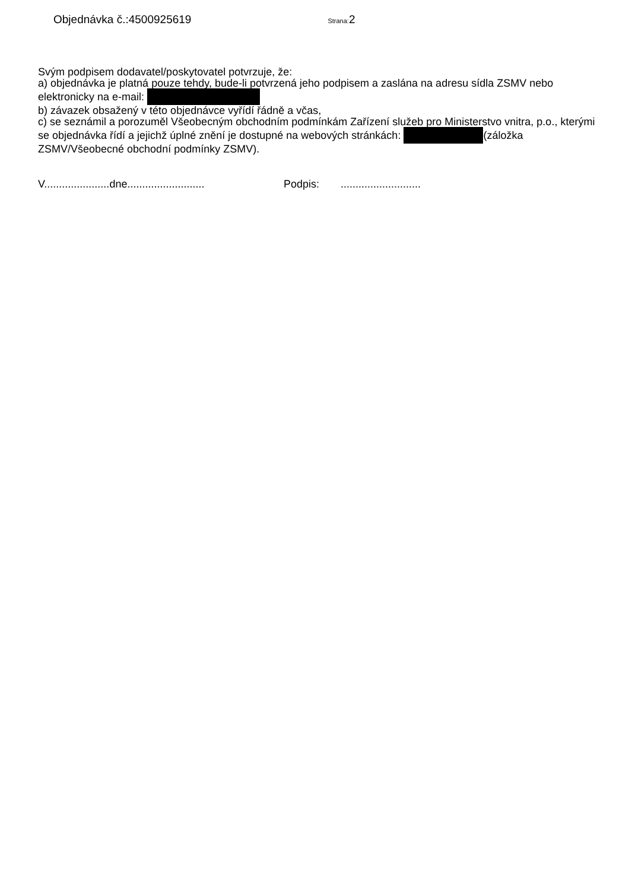Objednávka č.:4500925619 Strana: 2
Svým podpisem dodavatel/poskytovatel potvrzuje, že:
a) objednávka je platná pouze tehdy, bude-li potvrzená jeho podpisem a zaslána na adresu sídla ZSMV nebo elektronicky na e-mail:
b) závazek obsažený v této objednávce vyřídí řádně a včas,
c) se seznámil a porozuměl Všeobecným obchodním podmínkám Zařízení služeb pro Ministerstvo vnitra, p.o., kterými se objednávka řídí a jejichž úplné znění je dostupné na webových stránkách: (záložka ZSMV/Všeobecné obchodní podmínky ZSMV).
V......................dne.......................... Podpis:...........................